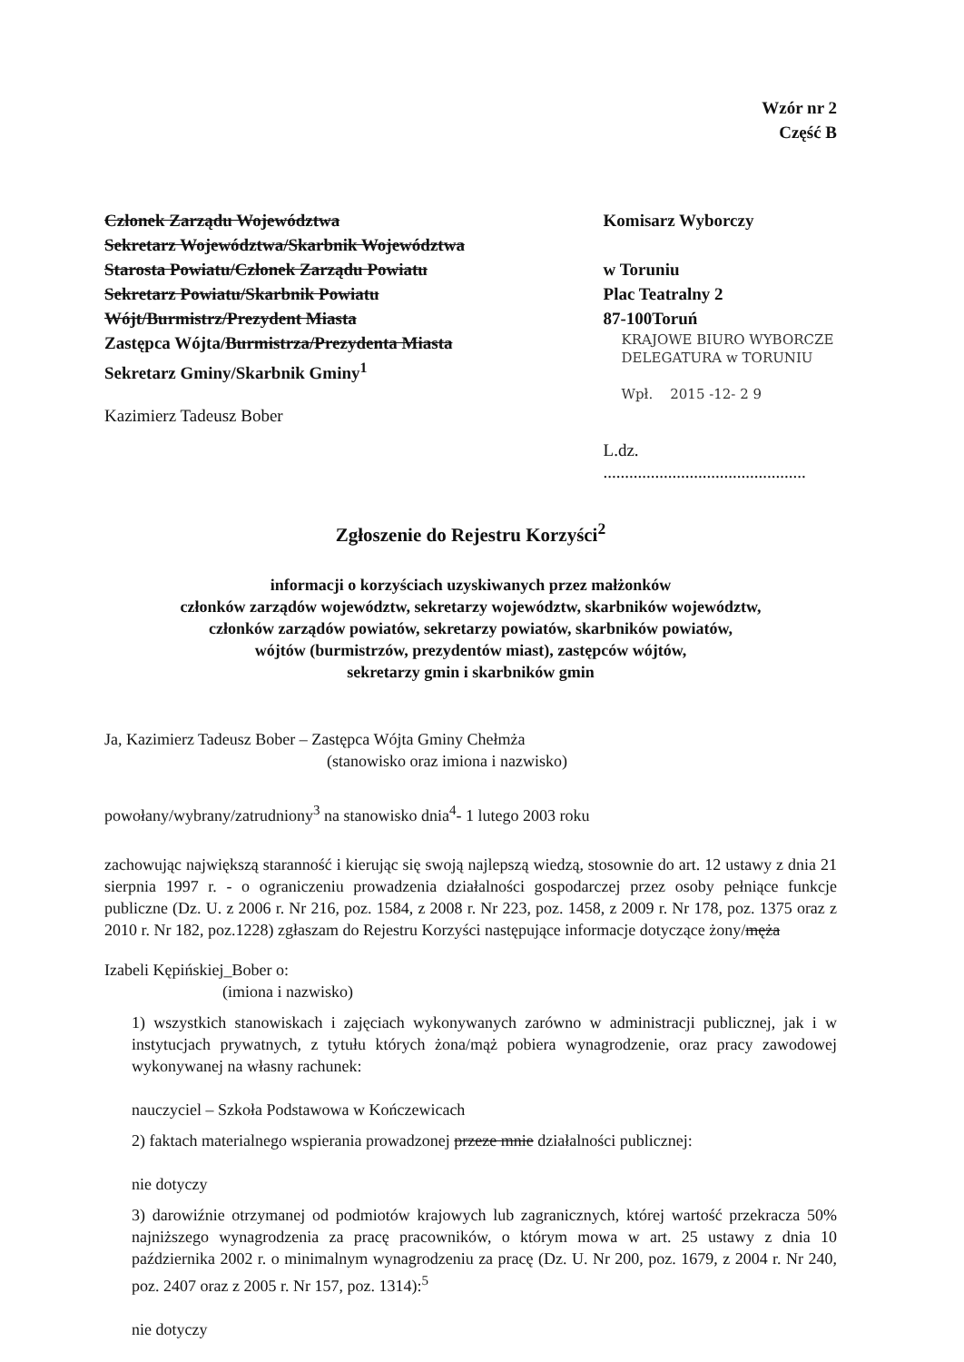Wzór nr 2
Część B
Członek Zarządu Województwa
Sekretarz Województwa/Skarbnik Województwa
Starosta Powiatu/Członek Zarządu Powiatu
Sekretarz Powiatu/Skarbnik Powiatu
Wójt/Burmistrz/Prezydent Miasta
Zastępca Wójta/Burmistrza/Prezydenta Miasta
Sekretarz Gminy/Skarbnik Gminy<sup>1</sup>
Kazimierz Tadeusz Bober
Komisarz Wyborczy
w Toruniu
Plac Teatralny 2
87-100Toruń
KRAJOWE BIURO WYBORCZE
DELEGATURA w TORUNIU
Wpł. 2015 -12- 2 9
L.dz. ...............................................
Zgłoszenie do Rejestru Korzyści<sup>2</sup>
informacji o korzyściach uzyskiwanych przez małżonków
członków zarządów województw, sekretarzy województw, skarbników województw,
członków zarządów powiatów, sekretarzy powiatów, skarbników powiatów,
wójtów (burmistrzów, prezydentów miast), zastępców wójtów,
sekretarzy gmin i skarbników gmin
Ja, Kazimierz Tadeusz Bober – Zastępca Wójta Gminy Chełmża
(stanowisko oraz imiona i nazwisko)
powołany/wybrany/zatrudniony<sup>3</sup> na stanowisko dnia<sup>4</sup>- 1 lutego 2003 roku
zachowując największą staranność i kierując się swoją najlepszą wiedzą, stosownie do art. 12 ustawy z dnia 21 sierpnia 1997 r. - o ograniczeniu prowadzenia działalności gospodarczej przez osoby pełniące funkcje publiczne (Dz. U. z 2006 r. Nr 216, poz. 1584, z 2008 r. Nr 223, poz. 1458, z 2009 r. Nr 178, poz. 1375 oraz z 2010 r. Nr 182, poz.1228) zgłaszam do Rejestru Korzyści następujące informacje dotyczące żony/męża
Izabeli Kępińskiej_Bober o:
(imiona i nazwisko)
1) wszystkich stanowiskach i zajęciach wykonywanych zarówno w administracji publicznej, jak i w instytucjach prywatnych, z tytułu których żona/mąż pobiera wynagrodzenie, oraz pracy zawodowej wykonywanej na własny rachunek:
nauczyciel – Szkoła Podstawowa w Kończewicach
2) faktach materialnego wspierania prowadzonej przeze mnie działalności publicznej:
nie dotyczy
3) darowiźnie otrzymanej od podmiotów krajowych lub zagranicznych, której wartość przekracza 50% najniższego wynagrodzenia za pracę pracowników, o którym mowa w art. 25 ustawy z dnia 10 października 2002 r. o minimalnym wynagrodzeniu za pracę (Dz. U. Nr 200, poz. 1679, z 2004 r. Nr 240, poz. 2407 oraz z 2005 r. Nr 157, poz. 1314):<sup>5</sup>
nie dotyczy